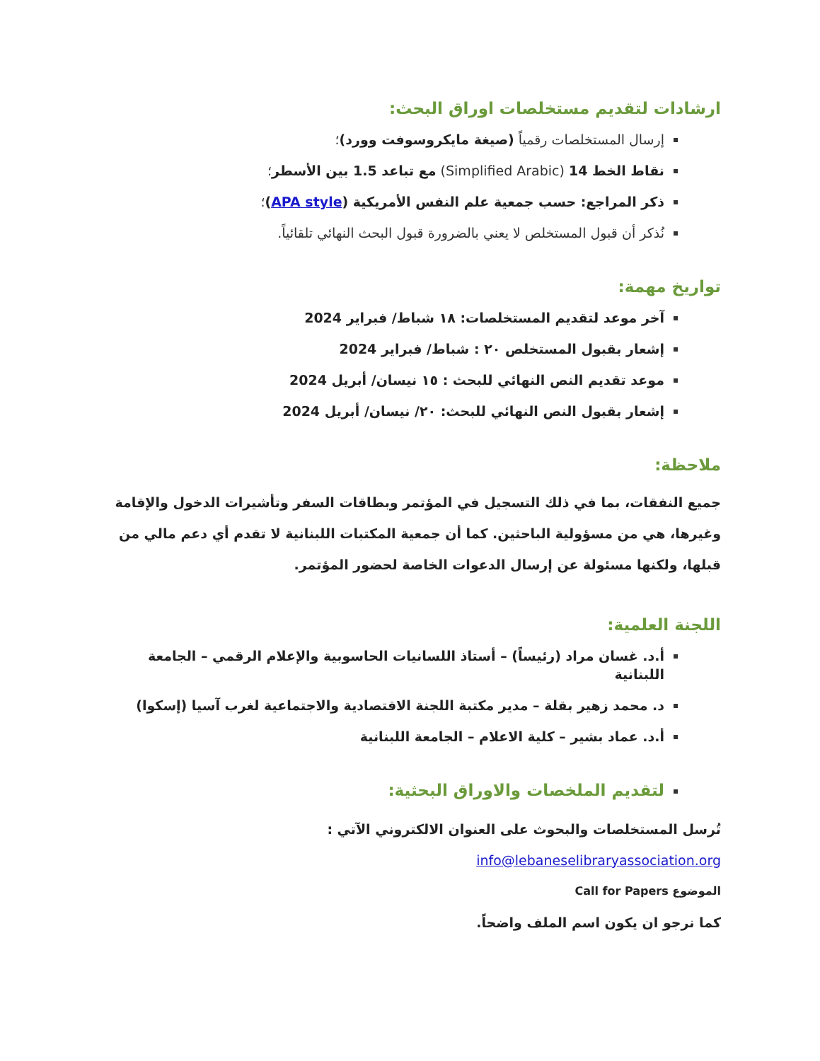ارشادات لتقديم مستخلصات اوراق البحث:
إرسال المستخلصات رقمياً (صيغة مايكروسوفت وورد)؛
نقاط الخط 14 (Simplified Arabic) مع تباعد 1.5 بين الأسطر؛
ذكر المراجع: حسب جمعية علم النفس الأمريكية (APA style)؛
نُذكر أن قبول المستخلص لا يعني بالضرورة قبول البحث النهائي تلقائياً.
تواريخ مهمة:
آخر موعد لتقديم المستخلصات: ١٨ شباط/ فبراير 2024
إشعار بقبول المستخلص ٢٠ : شباط/ فبراير 2024
موعد تقديم النص النهائي للبحث : ١٥ نيسان/ أبريل 2024
إشعار بقبول النص النهائي للبحث: ٢٠/ نيسان/ أبريل 2024
ملاحظة:
جميع النفقات، بما في ذلك التسجيل في المؤتمر وبطاقات السفر وتأشيرات الدخول والإقامة وغيرها، هي من مسؤولية الباحثين. كما أن جمعية المكتبات اللبنانية لا تقدم أي دعم مالي من قبلها، ولكنها مسئولة عن إرسال الدعوات الخاصة لحضور المؤتمر.
اللجنة العلمية:
أ.د. غسان مراد (رئيساً) – أستاذ اللسانيات الحاسوبية والإعلام الرقمي – الجامعة اللبنانية
د. محمد زهير بقلة – مدير مكتبة اللجنة الاقتصادية والاجتماعية لغرب آسيا (إسكوا)
أ.د. عماد بشير – كلية الاعلام – الجامعة اللبنانية
لتقديم الملخصات والاوراق البحثية:
تُرسل المستخلصات والبحوث على العنوان الالكتروني الآتي : info@lebaneselibraryassociation.org
الموضوع Call for Papers
كما نرجو ان يكون اسم الملف واضحاً.